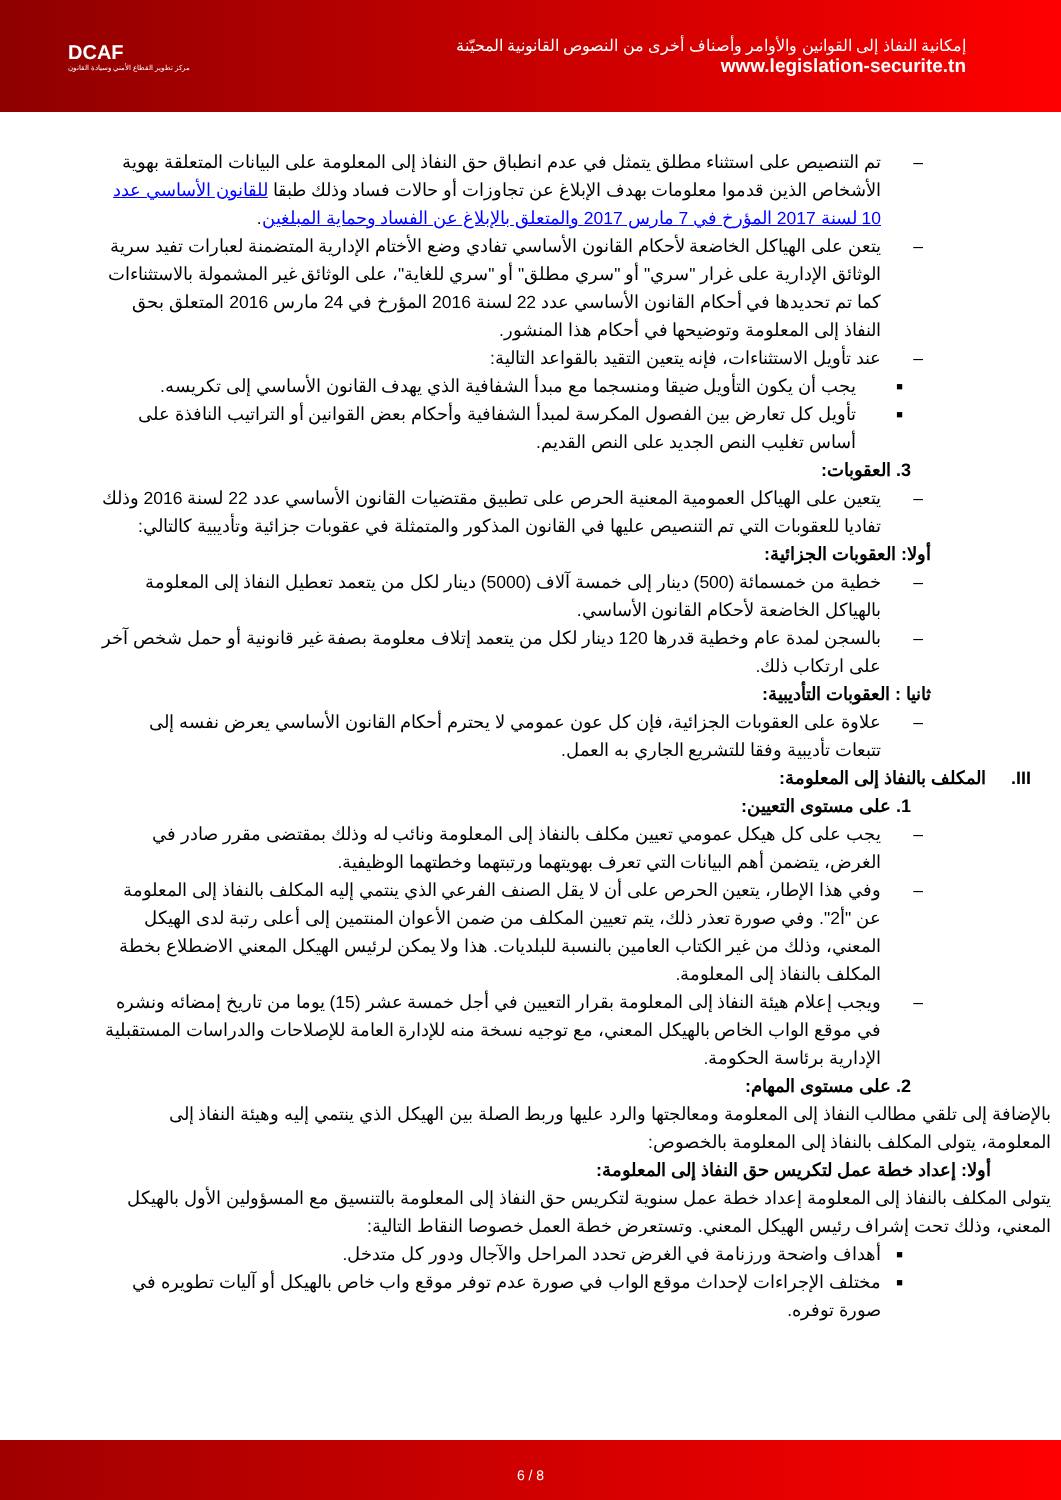DCAF
مركز تطوير القطاع الأمني وسيادة القانون
إمكانية النفاذ إلى القوانين والأوامر وأصناف أخرى من النصوص القانونية المحيّنة
www.legislation-securite.tn
– تم التنصيص على استثناء مطلق يتمثل في عدم انطباق حق النفاذ إلى المعلومة على البيانات المتعلقة بهوية الأشخاص الذين قدموا معلومات بهدف الإبلاغ عن تجاوزات أو حالات فساد وذلك طبقا للقانون الأساسي عدد 10 لسنة 2017 المؤرخ في 7 مارس 2017 والمتعلق بالإبلاغ عن الفساد وحماية المبلغين.
– يتعن على الهياكل الخاضعة لأحكام القانون الأساسي تفادي وضع الأختام الإدارية المتضمنة لعبارات تفيد سرية الوثائق الإدارية على غرار "سري" أو "سري مطلق" أو "سري للغاية"، على الوثائق غير المشمولة بالاستثناءات كما تم تحديدها في أحكام القانون الأساسي عدد 22 لسنة 2016 المؤرخ في 24 مارس 2016 المتعلق بحق النفاذ إلى المعلومة وتوضيحها في أحكام هذا المنشور.
– عند تأويل الاستثناءات، فإنه يتعين التقيد بالقواعد التالية:
■ يجب أن يكون التأويل ضيقا ومنسجما مع مبدأ الشفافية الذي يهدف القانون الأساسي إلى تكريسه.
■ تأويل كل تعارض بين الفصول المكرسة لمبدأ الشفافية وأحكام بعض القوانين أو التراتيب النافذة على أساس تغليب النص الجديد على النص القديم.
3. العقوبات:
– يتعين على الهياكل العمومية المعنية الحرص على تطبيق مقتضيات القانون الأساسي عدد 22 لسنة 2016 وذلك تفاديا للعقوبات التي تم التنصيص عليها في القانون المذكور والمتمثلة في عقوبات جزائية وتأديبية كالتالي:
أولا: العقوبات الجزائية:
– خطية من خمسمائة (500) دينار إلى خمسة آلاف (5000) دينار لكل من يتعمد تعطيل النفاذ إلى المعلومة بالهياكل الخاضعة لأحكام القانون الأساسي.
– بالسجن لمدة عام وخطية قدرها 120 دينار لكل من يتعمد إتلاف معلومة بصفة غير قانونية أو حمل شخص آخر على ارتكاب ذلك.
ثانيا : العقوبات التأديبية:
– علاوة على العقوبات الجزائية، فإن كل عون عمومي لا يحترم أحكام القانون الأساسي يعرض نفسه إلى تتبعات تأديبية وفقا للتشريع الجاري به العمل.
III. المكلف بالنفاذ إلى المعلومة:
1. على مستوى التعيين:
– يجب على كل هيكل عمومي تعيين مكلف بالنفاذ إلى المعلومة ونائب له وذلك بمقتضى مقرر صادر في الغرض، يتضمن أهم البيانات التي تعرف بهويتهما ورتبتهما وخطتهما الوظيفية.
– وفي هذا الإطار، يتعين الحرص على أن لا يقل الصنف الفرعي الذي ينتمي إليه المكلف بالنفاذ إلى المعلومة عن "أ2". وفي صورة تعذر ذلك، يتم تعيين المكلف من ضمن الأعوان المنتمين إلى أعلى رتبة لدى الهيكل المعني، وذلك من غير الكتاب العامين بالنسبة للبلديات. هذا ولا يمكن لرئيس الهيكل المعني الاضطلاع بخطة المكلف بالنفاذ إلى المعلومة.
– ويجب إعلام هيئة النفاذ إلى المعلومة بقرار التعيين في أجل خمسة عشر (15) يوما من تاريخ إمضائه ونشره في موقع الواب الخاص بالهيكل المعني، مع توجيه نسخة منه للإدارة العامة للإصلاحات والدراسات المستقبلية الإدارية برئاسة الحكومة.
2. على مستوى المهام:
بالإضافة إلى تلقي مطالب النفاذ إلى المعلومة ومعالجتها والرد عليها وربط الصلة بين الهيكل الذي ينتمي إليه وهيئة النفاذ إلى المعلومة، يتولى المكلف بالنفاذ إلى المعلومة بالخصوص:
أولا: إعداد خطة عمل لتكريس حق النفاذ إلى المعلومة:
يتولى المكلف بالنفاذ إلى المعلومة إعداد خطة عمل سنوية لتكريس حق النفاذ إلى المعلومة بالتنسيق مع المسؤولين الأول بالهيكل المعني، وذلك تحت إشراف رئيس الهيكل المعني. وتستعرض خطة العمل خصوصا النقاط التالية:
■ أهداف واضحة ورزنامة في الغرض تحدد المراحل والآجال ودور كل متدخل.
■ مختلف الإجراءات لإحداث موقع الواب في صورة عدم توفر موقع واب خاص بالهيكل أو آليات تطويره في صورة توفره.
6 / 8